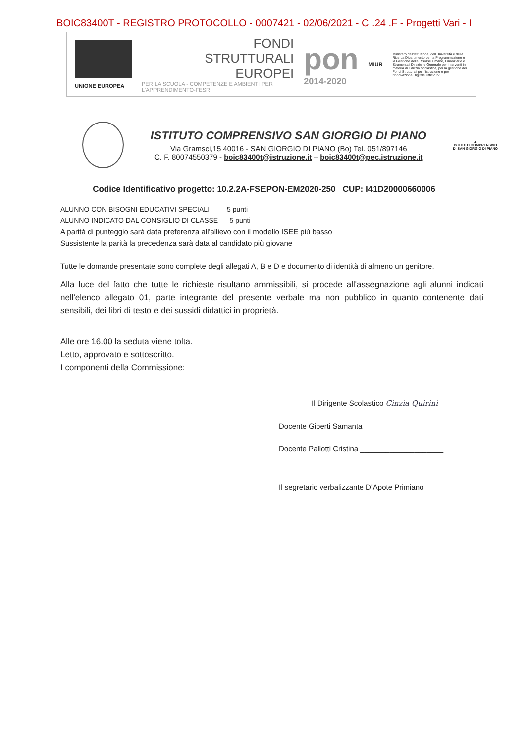BOIC83400T - REGISTRO PROTOCOLLO - 0007421 - 02/06/2021 - C .24 .F - Progetti Vari - I
UNIONE EUROPEA
FONDI
STRUTTURALI
EUROPEI
PER LA SCUOLA - COMPETENZE E AMBIENTI PER L'APPRENDIMENTO-FESR
pon
2014-2020
MIUR
Ministero dell'Istruzione, dell'Università e della Ricerca Dipartimento per la Programmazione e la Gestione delle Risorse Umane, Finanziarie e Strumentali Direzione Generale per interventi in materia di Edilizia Scolastica, per la gestione dei Fondi Strutturali per l'istruzione e per l'innovazione Digitale Ufficio IV
ISTITUTO COMPRENSIVO SAN GIORGIO DI PIANO
Via Gramsci,15 40016 - SAN GIORGIO DI PIANO (Bo) Tel. 051/897146
C. F. 80074550379 - boic83400t@istruzione.it – boic83400t@pec.istruzione.it
▲
ISTITUTO COMPRENSIVO
DI SAN GIORGIO DI PIANO
Codice Identificativo progetto: 10.2.2A-FSEPON-EM2020-250 CUP: I41D20000660006
ALUNNO CON BISOGNI EDUCATIVI SPECIALI 5 punti
ALUNNO INDICATO DAL CONSIGLIO DI CLASSE 5 punti
A parità di punteggio sarà data preferenza all'allievo con il modello ISEE più basso
Sussistente la parità la precedenza sarà data al candidato più giovane
Tutte le domande presentate sono complete degli allegati A, B e D e documento di identità di almeno un genitore.
Alla luce del fatto che tutte le richieste risultano ammissibili, si procede all'assegnazione agli alunni indicati nell'elenco allegato 01, parte integrante del presente verbale ma non pubblico in quanto contenente dati sensibili, dei libri di testo e dei sussidi didattici in proprietà.
Alle ore 16.00 la seduta viene tolta.
Letto, approvato e sottoscritto.
I componenti della Commissione:
Il Dirigente Scolastico Cinzia Quirini
Docente Giberti Samanta ____________________
Docente Pallotti Cristina ____________________
Il segretario verbalizzante D'Apote Primiano
__________________________________________